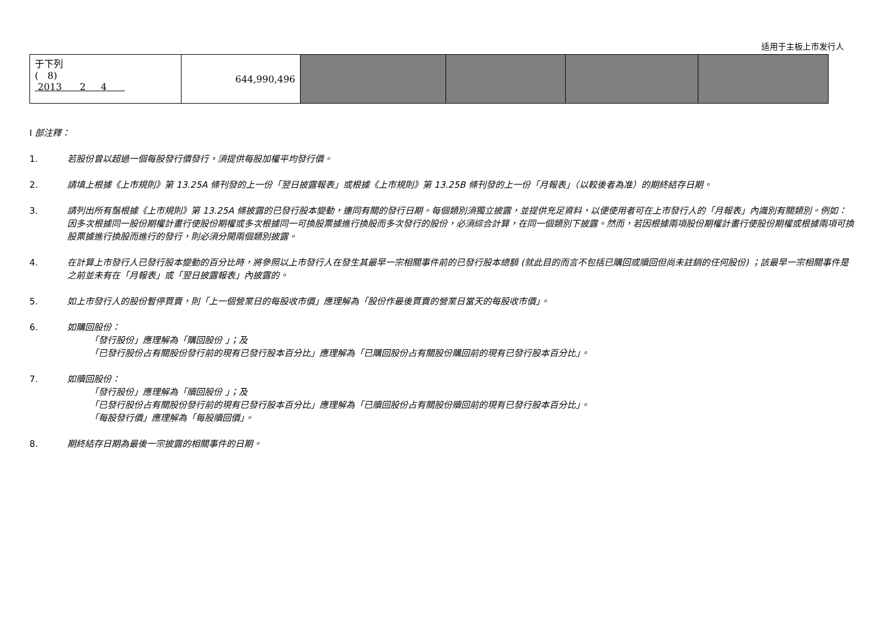适用于主板上市发行人
| 于下列 ( 8) 2013 2 4 | 644,990,496 | | | | |
I 部注釋：
1. 若股份曾以超過一個每股發行價發行，須提供每股加權平均發行價。
2. 請填上根據《上市規則》第 13.25A 條刊發的上一份「翌日披露報表」或根據《上市規則》第 13.25B 條刊發的上一份「月報表」（以較後者為准）的期終結存日期。
3. 請列出所有鬚根據《上市規則》第 13.25A 條披露的已發行股本變動，連同有關的發行日期。每個類別須獨立披露，並提供充足資料，以便使用者可在上市發行人的「月報表」內識別有關類別。例如：因多次根據同一股份期權計畫行使股份期權或多次根據同一可換股票據進行換股而多次發行的股份，必須綜合計算，在同一個類別下披露。然而，若因根據兩項股份期權計畫行使股份期權或根據兩項可換股票據進行換股而進行的發行，則必須分開兩個類別披露。
4. 在計算上市發行人已發行股本變動的百分比時，將參照以上市發行人在發生其最早一宗相關事件前的已發行股本總額 (就此目的而言不包括已購回或贖回但尚未註銷的任何股份) ；該最早一宗相關事件是之前並未有在「月報表」或「翌日披露報表」內披露的。
5. 如上市發行人的股份暫停買賣，則「上一個營業日的每股收市價」應理解為「股份作最後買賣的營業日當天的每股收市價」。
6. 如購回股份：
「發行股份」應理解為「購回股份 」；及
「已發行股份占有關股份發行前的現有已發行股本百分比」應理解為「已購回股份占有關股份購回前的現有已發行股本百分比」。
7. 如贖回股份：
「發行股份」應理解為「贖回股份 」；及
「已發行股份占有關股份發行前的現有已發行股本百分比」應理解為「已贖回股份占有關股份贖回前的現有已發行股本百分比」。
「每股發行價」應理解為「每股贖回價」。
8. 期終結存日期為最後一宗披露的相關事件的日期。